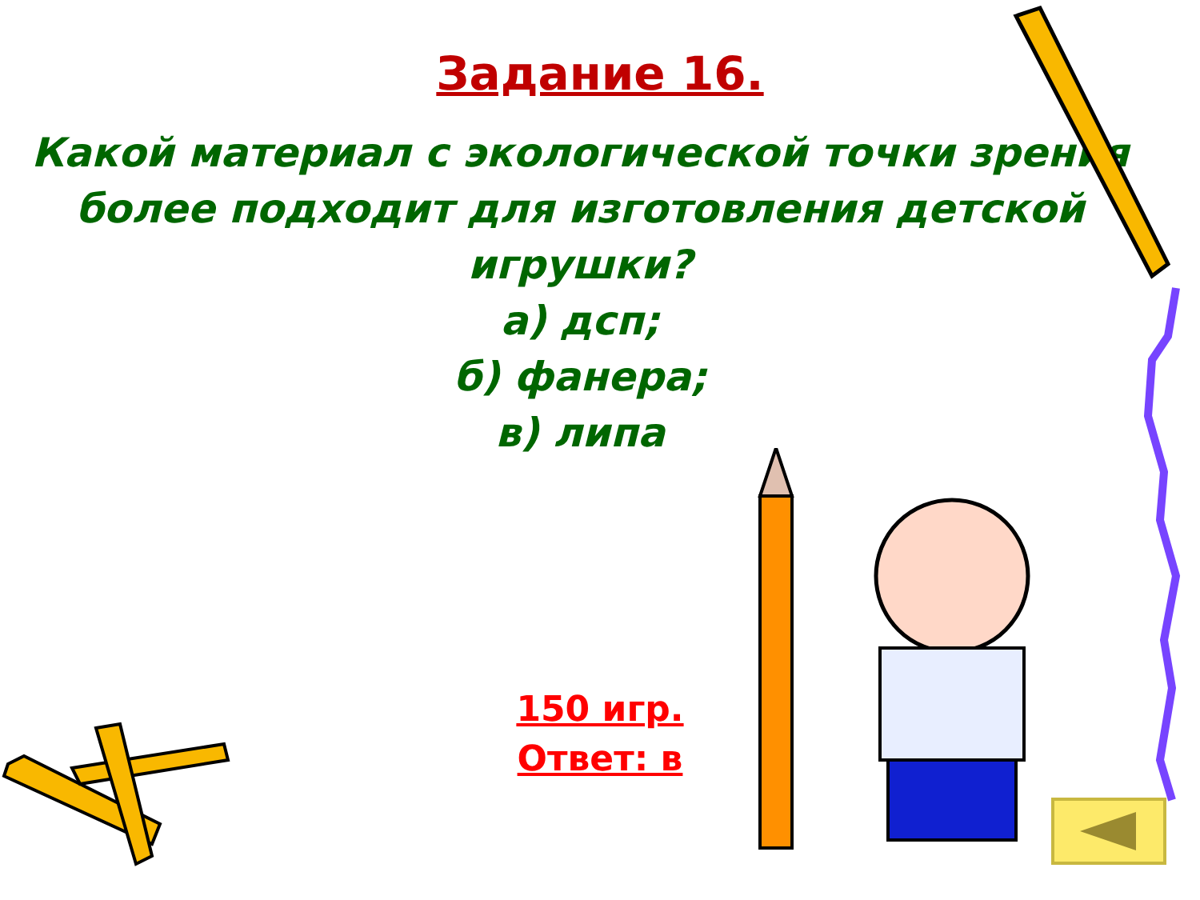Задание 16.
Какой материал с экологической точки зрения более подходит для изготовления детской игрушки?
а) дсп;
б) фанера;
в) липа
150 игр.
Ответ: в